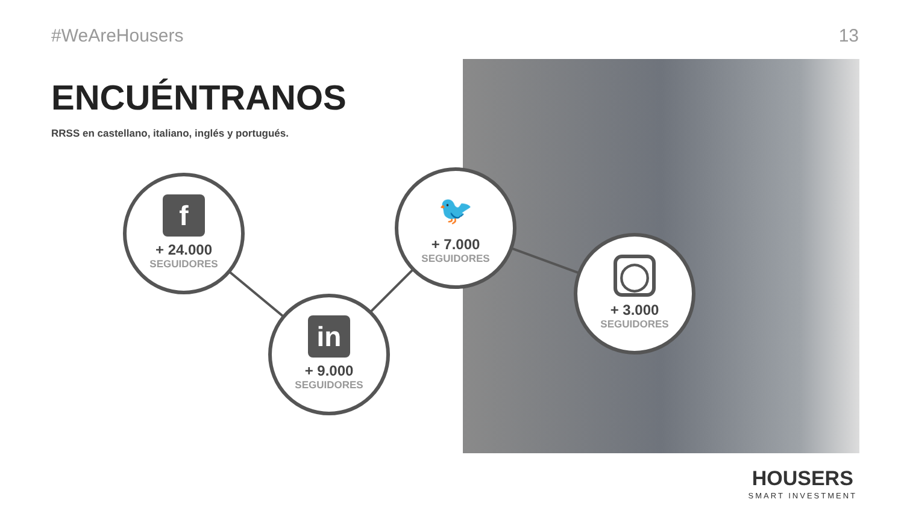#WeAreHousers 13
ENCUÉNTRANOS
RRSS en castellano, italiano, inglés y portugués.
f
+ 24.000
SEGUIDORES
in
+ 9.000
SEGUIDORES
🐦
+ 7.000
SEGUIDORES
◯
+ 3.000
SEGUIDORES
HOUSERS
SMART INVESTMENT